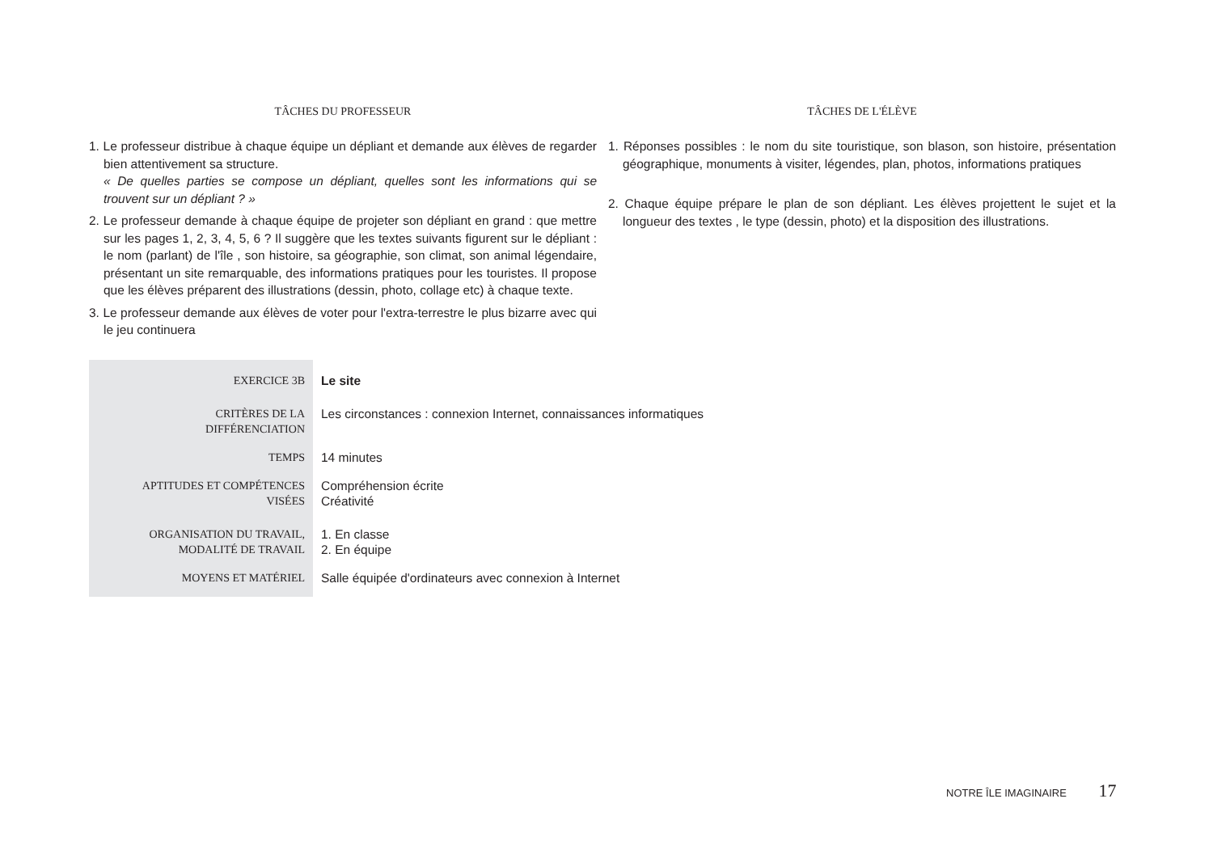TÂCHES DU PROFESSEUR
1. Le professeur distribue à chaque équipe un dépliant et demande aux élèves de regarder bien attentivement sa structure.
« De quelles parties se compose un dépliant, quelles sont les informations qui se trouvent sur un dépliant ? »
2. Le professeur demande à chaque équipe de projeter son dépliant en grand : que mettre sur les pages 1, 2, 3, 4, 5, 6 ? Il suggère que les textes suivants figurent sur le dépliant : le nom (parlant) de l'île , son histoire, sa géographie, son climat, son animal légendaire, présentant un site remarquable, des informations pratiques pour les touristes. Il propose que les élèves préparent des illustrations (dessin, photo, collage etc) à chaque texte.
3. Le professeur demande aux élèves de voter pour l'extra-terrestre le plus bizarre avec qui le jeu continuera
TÂCHES DE L'ÉLÈVE
1. Réponses possibles : le nom du site touristique, son blason, son histoire, présentation géographique, monuments à visiter, légendes, plan, photos, informations pratiques
2. Chaque équipe prépare le plan de son dépliant. Les élèves projettent le sujet et la longueur des textes , le type (dessin, photo) et la disposition des illustrations.
| EXERCICE 3B | Le site |
| CRITÈRES DE LA DIFFÉRENCIATION | Les circonstances : connexion Internet, connaissances informatiques |
| TEMPS | 14 minutes |
| APTITUDES ET COMPÉTENCES VISÉES | Compréhension écrite Créativité |
| ORGANISATION DU TRAVAIL, MODALITÉ DE TRAVAIL | 1. En classe 2. En équipe |
| MOYENS ET MATÉRIEL | Salle équipée d'ordinateurs avec connexion à Internet |
NOTRE ÎLE IMAGINAIRE 17